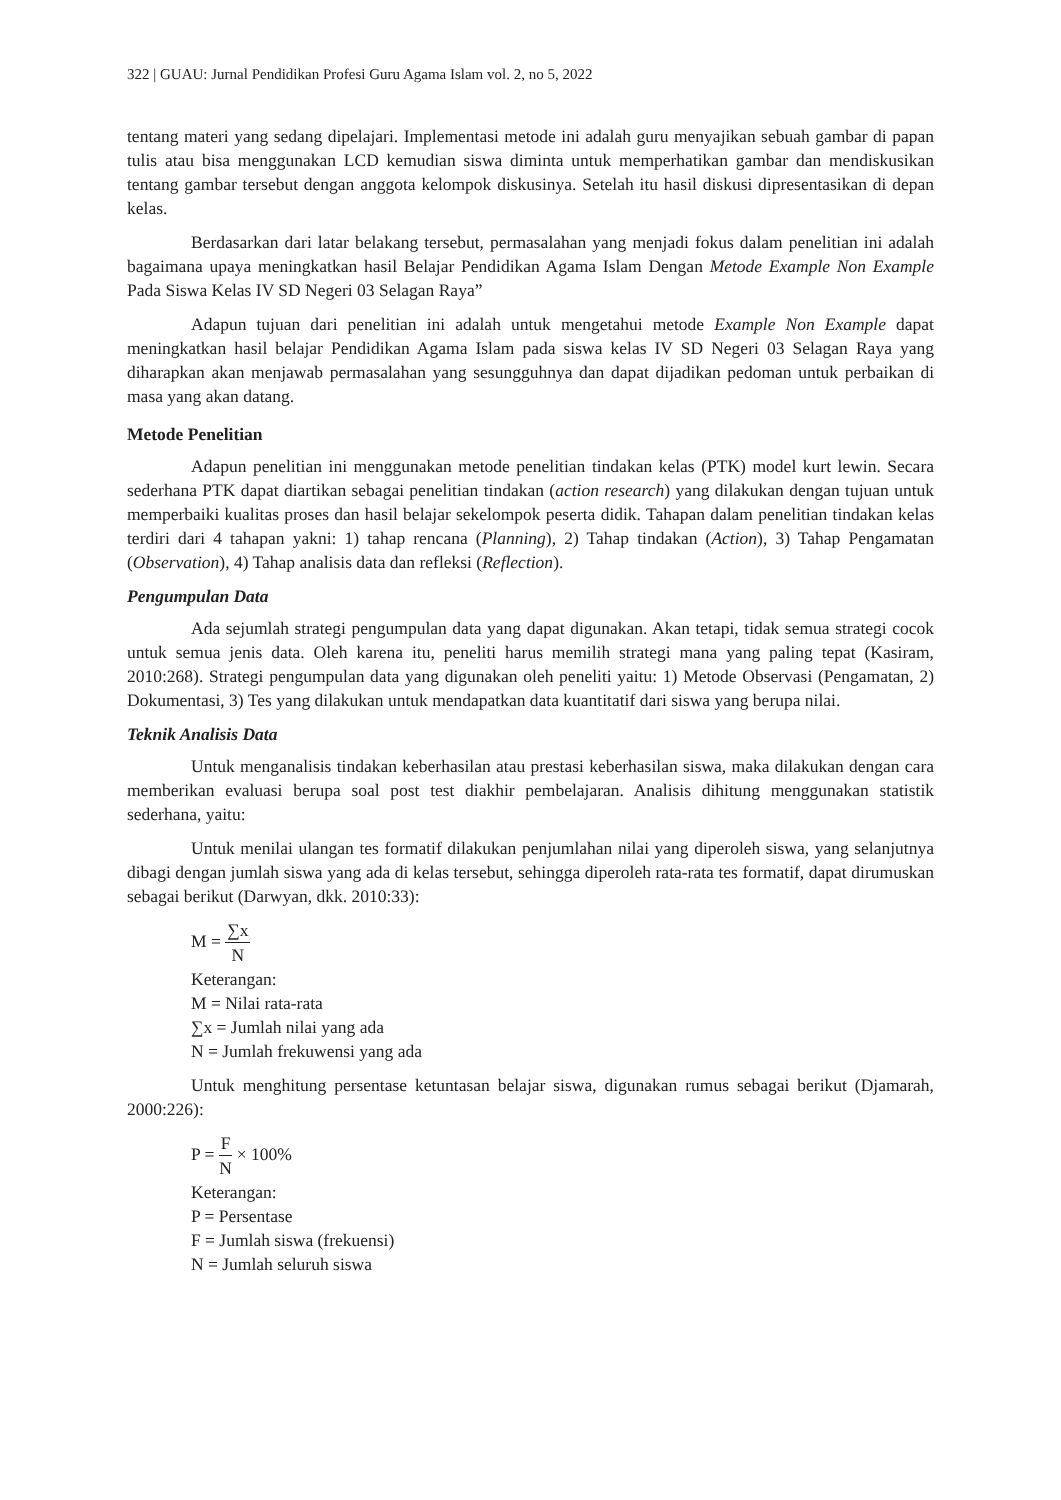322 | GUAU: Jurnal Pendidikan Profesi Guru Agama Islam vol. 2, no 5, 2022
tentang materi yang sedang dipelajari. Implementasi metode ini adalah guru menyajikan sebuah gambar di papan tulis atau bisa menggunakan LCD kemudian siswa diminta untuk memperhatikan gambar dan mendiskusikan tentang gambar tersebut dengan anggota kelompok diskusinya. Setelah itu hasil diskusi dipresentasikan di depan kelas.
Berdasarkan dari latar belakang tersebut, permasalahan yang menjadi fokus dalam penelitian ini adalah bagaimana upaya meningkatkan hasil Belajar Pendidikan Agama Islam Dengan Metode Example Non Example Pada Siswa Kelas IV SD Negeri 03 Selagan Raya”
Adapun tujuan dari penelitian ini adalah untuk mengetahui metode Example Non Example dapat meningkatkan hasil belajar Pendidikan Agama Islam pada siswa kelas IV SD Negeri 03 Selagan Raya yang diharapkan akan menjawab permasalahan yang sesungguhnya dan dapat dijadikan pedoman untuk perbaikan di masa yang akan datang.
Metode Penelitian
Adapun penelitian ini menggunakan metode penelitian tindakan kelas (PTK) model kurt lewin. Secara sederhana PTK dapat diartikan sebagai penelitian tindakan (action research) yang dilakukan dengan tujuan untuk memperbaiki kualitas proses dan hasil belajar sekelompok peserta didik. Tahapan dalam penelitian tindakan kelas terdiri dari 4 tahapan yakni: 1) tahap rencana (Planning), 2) Tahap tindakan (Action), 3) Tahap Pengamatan (Observation), 4) Tahap analisis data dan refleksi (Reflection).
Pengumpulan Data
Ada sejumlah strategi pengumpulan data yang dapat digunakan. Akan tetapi, tidak semua strategi cocok untuk semua jenis data. Oleh karena itu, peneliti harus memilih strategi mana yang paling tepat (Kasiram, 2010:268). Strategi pengumpulan data yang digunakan oleh peneliti yaitu: 1) Metode Observasi (Pengamatan, 2) Dokumentasi, 3) Tes yang dilakukan untuk mendapatkan data kuantitatif dari siswa yang berupa nilai.
Teknik Analisis Data
Untuk menganalisis tindakan keberhasilan atau prestasi keberhasilan siswa, maka dilakukan dengan cara memberikan evaluasi berupa soal post test diakhir pembelajaran. Analisis dihitung menggunakan statistik sederhana, yaitu:
Untuk menilai ulangan tes formatif dilakukan penjumlahan nilai yang diperoleh siswa, yang selanjutnya dibagi dengan jumlah siswa yang ada di kelas tersebut, sehingga diperoleh rata-rata tes formatif, dapat dirumuskan sebagai berikut (Darwyan, dkk. 2010:33):
M = ∑x N
Keterangan:
M = Nilai rata-rata
∑x = Jumlah nilai yang ada
N = Jumlah frekuwensi yang ada
Untuk menghitung persentase ketuntasan belajar siswa, digunakan rumus sebagai berikut (Djamarah, 2000:226):
P = F N × 100%
Keterangan:
P = Persentase
F = Jumlah siswa (frekuensi)
N = Jumlah seluruh siswa